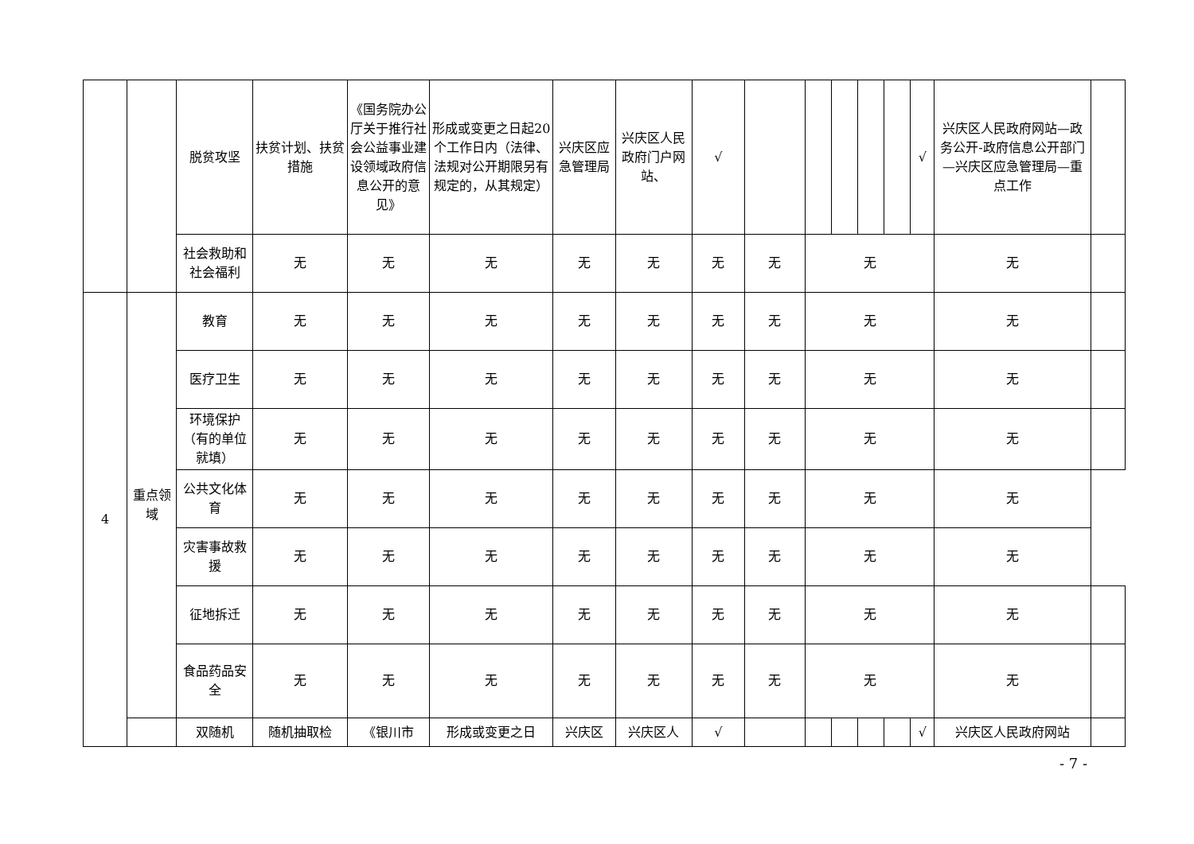| | | 脱贫攻坚 | 扶贫计划、扶贫措施 | 《国务院办公厅关于推行社会公益事业建设领域政府信息公开的意见》 | 形成或变更之日起20个工作日内（法律、法规对公开期限另有规定的，从其规定） | 兴庆区应急管理局 | 兴庆区人民政府门户网站、 | √ | | | | | | √ | 兴庆区人民政府网站—政务公开-政府信息公开部门—兴庆区应急管理局—重点工作 | |
| | | 社会救助和社会福利 | 无 | 无 | 无 | 无 | 无 | 无 | 无 | 无 | | | | | 无 | |
| 4 | 重点领域 | 教育 | 无 | 无 | 无 | 无 | 无 | 无 | 无 | 无 | | | | | 无 | |
| | | 医疗卫生 | 无 | 无 | 无 | 无 | 无 | 无 | 无 | 无 | | | | | 无 | |
| | | 环境保护（有的单位就填） | 无 | 无 | 无 | 无 | 无 | 无 | 无 | 无 | | | | | 无 | |
| | | 公共文化体育 | 无 | 无 | 无 | 无 | 无 | 无 | 无 | 无 | | | | | 无 | |
| | | 灾害事故救援 | 无 | 无 | 无 | 无 | 无 | 无 | 无 | 无 | | | | | 无 | |
| | | 征地拆迁 | 无 | 无 | 无 | 无 | 无 | 无 | 无 | 无 | | | | | 无 | |
| | | 食品药品安全 | 无 | 无 | 无 | 无 | 无 | 无 | 无 | 无 | | | | | 无 | |
| | | 双随机 | 随机抽取检 | 《银川市 | 形成或变更之日 | 兴庆区 | 兴庆区人 | √ | | | | | | √ | 兴庆区人民政府网站 | |
- 7 -